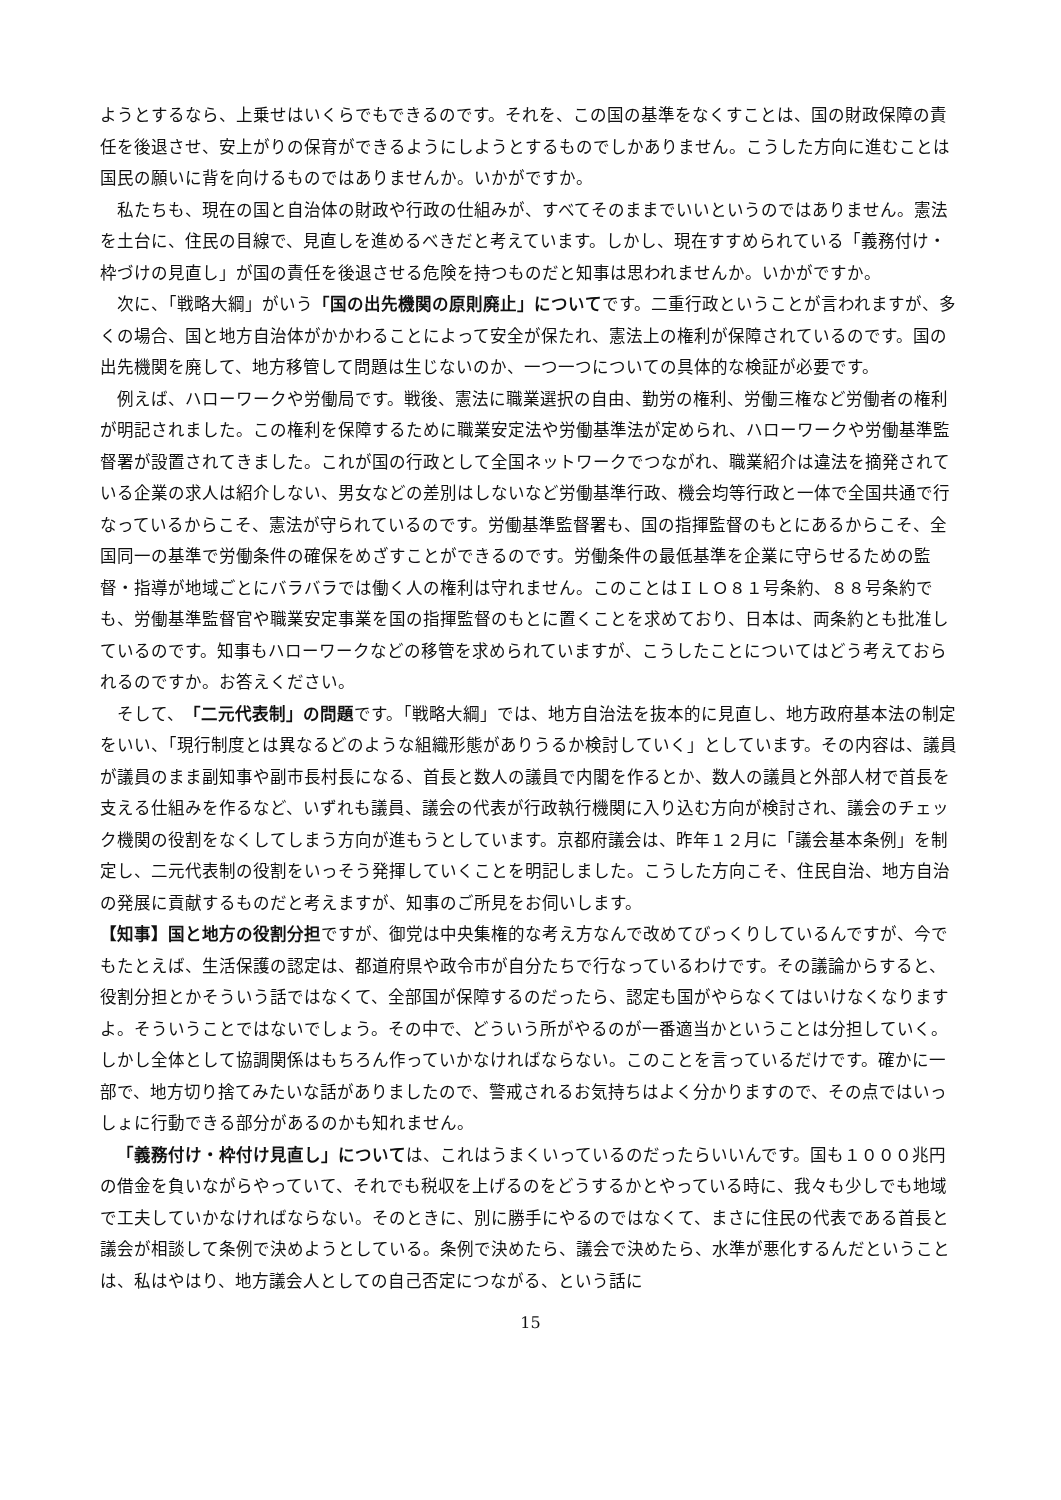ようとするなら、上乗せはいくらでもできるのです。それを、この国の基準をなくすことは、国の財政保障の責任を後退させ、安上がりの保育ができるようにしようとするものでしかありません。こうした方向に進むことは国民の願いに背を向けるものではありませんか。いかがですか。
私たちも、現在の国と自治体の財政や行政の仕組みが、すべてそのままでいいというのではありません。憲法を土台に、住民の目線で、見直しを進めるべきだと考えています。しかし、現在すすめられている「義務付け・枠づけの見直し」が国の責任を後退させる危険を持つものだと知事は思われませんか。いかがですか。
次に、「戦略大綱」がいう「国の出先機関の原則廃止」についてです。二重行政ということが言われますが、多くの場合、国と地方自治体がかかわることによって安全が保たれ、憲法上の権利が保障されているのです。国の出先機関を廃して、地方移管して問題は生じないのか、一つ一つについての具体的な検証が必要です。
例えば、ハローワークや労働局です。戦後、憲法に職業選択の自由、勤労の権利、労働三権など労働者の権利が明記されました。この権利を保障するために職業安定法や労働基準法が定められ、ハローワークや労働基準監督署が設置されてきました。これが国の行政として全国ネットワークでつながれ、職業紹介は違法を摘発されている企業の求人は紹介しない、男女などの差別はしないなど労働基準行政、機会均等行政と一体で全国共通で行なっているからこそ、憲法が守られているのです。労働基準監督署も、国の指揮監督のもとにあるからこそ、全国同一の基準で労働条件の確保をめざすことができるのです。労働条件の最低基準を企業に守らせるための監督・指導が地域ごとにバラバラでは働く人の権利は守れません。このことはＩＬＯ８１号条約、８８号条約でも、労働基準監督官や職業安定事業を国の指揮監督のもとに置くことを求めており、日本は、両条約とも批准しているのです。知事もハローワークなどの移管を求められていますが、こうしたことについてはどう考えておられるのですか。お答えください。
そして、「二元代表制」の問題です。「戦略大綱」では、地方自治法を抜本的に見直し、地方政府基本法の制定をいい、「現行制度とは異なるどのような組織形態がありうるか検討していく」としています。その内容は、議員が議員のまま副知事や副市長村長になる、首長と数人の議員で内閣を作るとか、数人の議員と外部人材で首長を支える仕組みを作るなど、いずれも議員、議会の代表が行政執行機関に入り込む方向が検討され、議会のチェック機関の役割をなくしてしまう方向が進もうとしています。京都府議会は、昨年１２月に「議会基本条例」を制定し、二元代表制の役割をいっそう発揮していくことを明記しました。こうした方向こそ、住民自治、地方自治の発展に貢献するものだと考えますが、知事のご所見をお伺いします。
【知事】国と地方の役割分担ですが、御党は中央集権的な考え方なんで改めてびっくりしているんですが、今でもたとえば、生活保護の認定は、都道府県や政令市が自分たちで行なっているわけです。その議論からすると、役割分担とかそういう話ではなくて、全部国が保障するのだったら、認定も国がやらなくてはいけなくなりますよ。そういうことではないでしょう。その中で、どういう所がやるのが一番適当かということは分担していく。しかし全体として協調関係はもちろん作っていかなければならない。このことを言っているだけです。確かに一部で、地方切り捨てみたいな話がありましたので、警戒されるお気持ちはよく分かりますので、その点ではいっしょに行動できる部分があるのかも知れません。
「義務付け・枠付け見直し」については、これはうまくいっているのだったらいいんです。国も１０００兆円の借金を負いながらやっていて、それでも税収を上げるのをどうするかとやっている時に、我々も少しでも地域で工夫していかなければならない。そのときに、別に勝手にやるのではなくて、まさに住民の代表である首長と議会が相談して条例で決めようとしている。条例で決めたら、議会で決めたら、水準が悪化するんだということは、私はやはり、地方議会人としての自己否定につながる、という話に
15